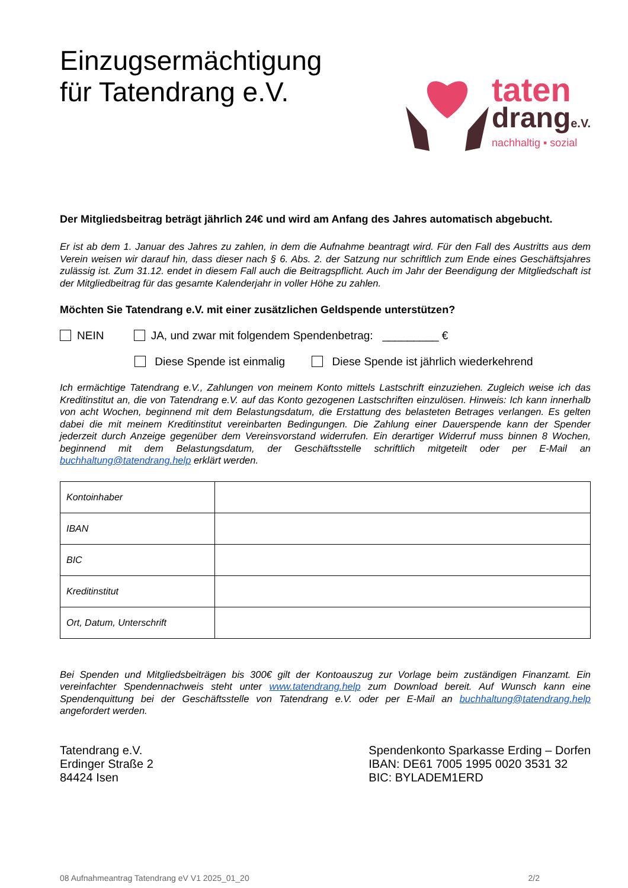Einzugsermächtigung
für Tatendrang e.V.
taten
drange.V.
nachhaltig ▪ sozial
Der Mitgliedsbeitrag beträgt jährlich 24€ und wird am Anfang des Jahres automatisch abgebucht.
Er ist ab dem 1. Januar des Jahres zu zahlen, in dem die Aufnahme beantragt wird. Für den Fall des Austritts aus dem Verein weisen wir darauf hin, dass dieser nach § 6. Abs. 2. der Satzung nur schriftlich zum Ende eines Geschäftsjahres zulässig ist. Zum 31.12. endet in diesem Fall auch die Beitragspflicht. Auch im Jahr der Beendigung der Mitgliedschaft ist der Mitgliedbeitrag für das gesamte Kalenderjahr in voller Höhe zu zahlen.
Möchten Sie Tatendrang e.V. mit einer zusätzlichen Geldspende unterstützen?
NEIN JA, und zwar mit folgendem Spendenbetrag: _________ €
Diese Spende ist einmalig Diese Spende ist jährlich wiederkehrend
Ich ermächtige Tatendrang e.V., Zahlungen von meinem Konto mittels Lastschrift einzuziehen. Zugleich weise ich das Kreditinstitut an, die von Tatendrang e.V. auf das Konto gezogenen Lastschriften einzulösen. Hinweis: Ich kann innerhalb von acht Wochen, beginnend mit dem Belastungsdatum, die Erstattung des belasteten Betrages verlangen. Es gelten dabei die mit meinem Kreditinstitut vereinbarten Bedingungen. Die Zahlung einer Dauerspende kann der Spender jederzeit durch Anzeige gegenüber dem Vereinsvorstand widerrufen. Ein derartiger Widerruf muss binnen 8 Wochen, beginnend mit dem Belastungsdatum, der Geschäftsstelle schriftlich mitgeteilt oder per E-Mail an buchhaltung@tatendrang.help erklärt werden.
| Kontoinhaber | |
| IBAN | |
| BIC | |
| Kreditinstitut | |
| Ort, Datum, Unterschrift | |
Bei Spenden und Mitgliedsbeiträgen bis 300€ gilt der Kontoauszug zur Vorlage beim zuständigen Finanzamt. Ein vereinfachter Spendennachweis steht unter www.tatendrang.help zum Download bereit. Auf Wunsch kann eine Spendenquittung bei der Geschäftsstelle von Tatendrang e.V. oder per E-Mail an buchhaltung@tatendrang.help angefordert werden.
Tatendrang e.V.
Erdinger Straße 2
84424 Isen
Spendenkonto Sparkasse Erding – Dorfen
IBAN: DE61 7005 1995 0020 3531 32
BIC: BYLADEM1ERD
08 Aufnahmeantrag Tatendrang eV V1 2025_01_20 2/2